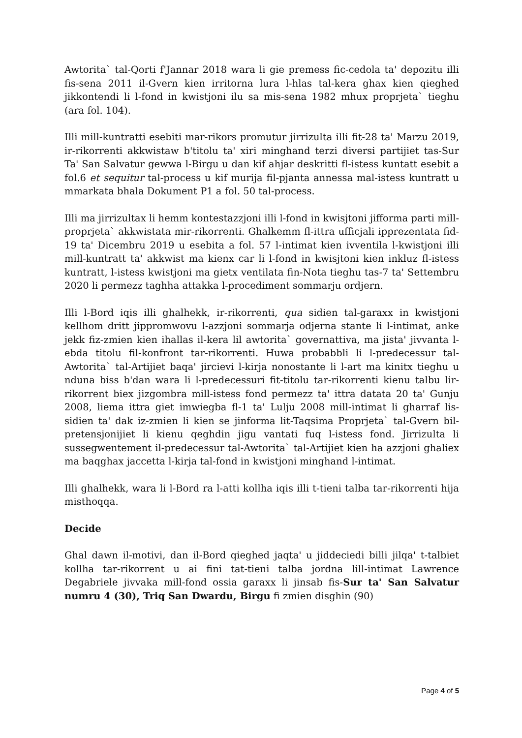Awtorita` tal-Qorti f'Jannar 2018 wara li gie premess fic-cedola ta' depozitu illi fis-sena 2011 il-Gvern kien irritorna lura l-hlas tal-kera ghax kien qieghed jikkontendi li l-fond in kwistjoni ilu sa mis-sena 1982 mhux proprjeta` tieghu (ara fol. 104).
Illi mill-kuntratti esebiti mar-rikors promutur jirrizulta illi fit-28 ta' Marzu 2019, ir-rikorrenti akkwistaw b'titolu ta' xiri minghand terzi diversi partijiet tas-Sur Ta' San Salvatur gewwa l-Birgu u dan kif ahjar deskritti fl-istess kuntatt esebit a fol.6 et sequitur tal-process u kif murija fil-pjanta annessa mal-istess kuntratt u mmarkata bhala Dokument P1 a fol. 50 tal-process.
Illi ma jirrizultax li hemm kontestazzjoni illi l-fond in kwisjtoni jifforma parti mill-proprjeta` akkwistata mir-rikorrenti. Ghalkemm fl-ittra ufficjali ipprezentata fid-19 ta' Dicembru 2019 u esebita a fol. 57 l-intimat kien ivventila l-kwistjoni illi mill-kuntratt ta' akkwist ma kienx car li l-fond in kwisjtoni kien inkluz fl-istess kuntratt, l-istess kwistjoni ma gietx ventilata fin-Nota tieghu tas-7 ta' Settembru 2020 li permezz taghha attakka l-procediment sommarju ordjern.
Illi l-Bord iqis illi ghalhekk, ir-rikorrenti, qua sidien tal-garaxx in kwistjoni kellhom dritt jippromwovu l-azzjoni sommarja odjerna stante li l-intimat, anke jekk fiz-zmien kien ihallas il-kera lil awtorita` governattiva, ma jista' jivvanta l-ebda titolu fil-konfront tar-rikorrenti. Huwa probabbli li l-predecessur tal-Awtorita` tal-Artijiet baqa' jircievi l-kirja nonostante li l-art ma kinitx tieghu u nduna biss b'dan wara li l-predecessuri fit-titolu tar-rikorrenti kienu talbu lir-rikorrent biex jizgombra mill-istess fond permezz ta' ittra datata 20 ta' Gunju 2008, liema ittra giet imwiegba fl-1 ta' Lulju 2008 mill-intimat li gharraf lis-sidien ta' dak iz-zmien li kien se jinforma lit-Taqsima Proprjeta` tal-Gvern bil-pretensjonijiet li kienu qeghdin jigu vantati fuq l-istess fond. Jirrizulta li sussegwentement il-predecessur tal-Awtorita` tal-Artijiet kien ha azzjoni ghaliex ma baqghax jaccetta l-kirja tal-fond in kwistjoni minghand l-intimat.
Illi ghalhekk, wara li l-Bord ra l-atti kollha iqis illi t-tieni talba tar-rikorrenti hija misthoqqa.
Decide
Ghal dawn il-motivi, dan il-Bord qieghed jaqta' u jiddeciedi billi jilqa' t-talbiet kollha tar-rikorrent u ai fini tat-tieni talba jordna lill-intimat Lawrence Degabriele jivvaka mill-fond ossia garaxx li jinsab fis-Sur ta' San Salvatur numru 4 (30), Triq San Dwardu, Birgu fi zmien disghin (90)
Page 4 of 5